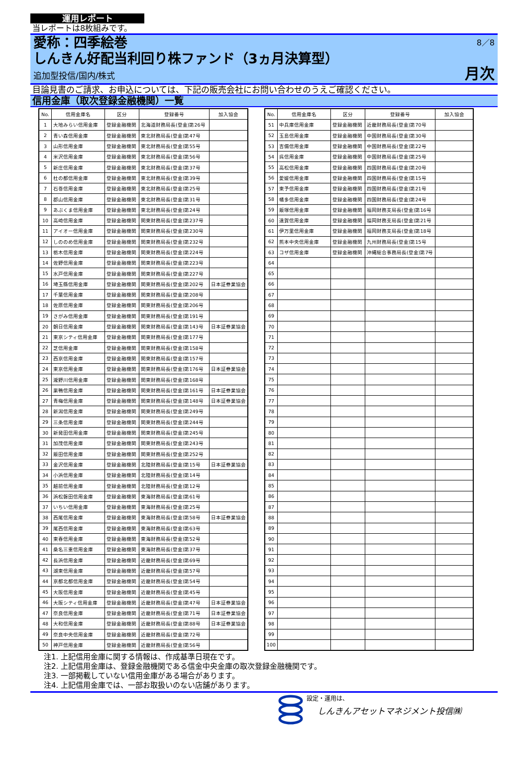運用レポート
当レポートは8枚組みです。
愛称：四季絵巻
しんきん好配当利回り株ファンド（3ヵ月決算型）
追加型投信/国内/株式
8／8
月次
目論見書のご請求、お申込については、下記の販売会社にお問い合わせのうえご確認ください。
信用金庫（取次登録金融機関）一覧
| No. | 信用金庫名 | 区分 | 登録番号 | 加入協会 |
| --- | --- | --- | --- | --- |
| 1 | 大地みらい信用金庫 | 登録金融機関 | 北海道財務局長(登金)第26号 | |
| 2 | 青い森信用金庫 | 登録金融機関 | 東北財務局長(登金)第47号 | |
| 3 | 山形信用金庫 | 登録金融機関 | 東北財務局長(登金)第55号 | |
| 4 | 米沢信用金庫 | 登録金融機関 | 東北財務局長(登金)第56号 | |
| 5 | 新庄信用金庫 | 登録金融機関 | 東北財務局長(登金)第37号 | |
| 6 | 杜の都信用金庫 | 登録金融機関 | 東北財務局長(登金)第39号 | |
| 7 | 石巻信用金庫 | 登録金融機関 | 東北財務局長(登金)第25号 | |
| 8 | 郡山信用金庫 | 登録金融機関 | 東北財務局長(登金)第31号 | |
| 9 | あぶくま信用金庫 | 登録金融機関 | 東北財務局長(登金)第24号 | |
| 10 | 高崎信用金庫 | 登録金融機関 | 関東財務局長(登金)第237号 | |
| 11 | アイオー信用金庫 | 登録金融機関 | 関東財務局長(登金)第230号 | |
| 12 | しののめ信用金庫 | 登録金融機関 | 関東財務局長(登金)第232号 | |
| 13 | 栃木信用金庫 | 登録金融機関 | 関東財務局長(登金)第224号 | |
| 14 | 佐野信用金庫 | 登録金融機関 | 関東財務局長(登金)第223号 | |
| 15 | 水戸信用金庫 | 登録金融機関 | 関東財務局長(登金)第227号 | |
| 16 | 埼玉縣信用金庫 | 登録金融機関 | 関東財務局長(登金)第202号 | 日本証券業協会 |
| 17 | 千葉信用金庫 | 登録金融機関 | 関東財務局長(登金)第208号 | |
| 18 | 佐原信用金庫 | 登録金融機関 | 関東財務局長(登金)第206号 | |
| 19 | さがみ信用金庫 | 登録金融機関 | 関東財務局長(登金)第191号 | |
| 20 | 朝日信用金庫 | 登録金融機関 | 関東財務局長(登金)第143号 | 日本証券業協会 |
| 21 | 東京シティ信用金庫 | 登録金融機関 | 関東財務局長(登金)第177号 | |
| 22 | 芝信用金庫 | 登録金融機関 | 関東財務局長(登金)第158号 | |
| 23 | 西京信用金庫 | 登録金融機関 | 関東財務局長(登金)第157号 | |
| 24 | 東京信用金庫 | 登録金融機関 | 関東財務局長(登金)第176号 | 日本証券業協会 |
| 25 | 瀧野川信用金庫 | 登録金融機関 | 関東財務局長(登金)第168号 | |
| 26 | 巣鴨信用金庫 | 登録金融機関 | 関東財務局長(登金)第161号 | 日本証券業協会 |
| 27 | 青梅信用金庫 | 登録金融機関 | 関東財務局長(登金)第148号 | 日本証券業協会 |
| 28 | 新潟信用金庫 | 登録金融機関 | 関東財務局長(登金)第249号 | |
| 29 | 三条信用金庫 | 登録金融機関 | 関東財務局長(登金)第244号 | |
| 30 | 新発田信用金庫 | 登録金融機関 | 関東財務局長(登金)第245号 | |
| 31 | 加茂信用金庫 | 登録金融機関 | 関東財務局長(登金)第243号 | |
| 32 | 飯田信用金庫 | 登録金融機関 | 関東財務局長(登金)第252号 | |
| 33 | 金沢信用金庫 | 登録金融機関 | 北陸財務局長(登金)第15号 | 日本証券業協会 |
| 34 | 小浜信用金庫 | 登録金融機関 | 北陸財務局長(登金)第14号 | |
| 35 | 越前信用金庫 | 登録金融機関 | 北陸財務局長(登金)第12号 | |
| 36 | 浜松磐田信用金庫 | 登録金融機関 | 東海財務局長(登金)第61号 | |
| 37 | いちい信用金庫 | 登録金融機関 | 東海財務局長(登金)第25号 | |
| 38 | 西尾信用金庫 | 登録金融機関 | 東海財務局長(登金)第58号 | 日本証券業協会 |
| 39 | 尾西信用金庫 | 登録金融機関 | 東海財務局長(登金)第63号 | |
| 40 | 東春信用金庫 | 登録金融機関 | 東海財務局長(登金)第52号 | |
| 41 | 桑名三重信用金庫 | 登録金融機関 | 東海財務局長(登金)第37号 | |
| 42 | 長浜信用金庫 | 登録金融機関 | 近畿財務局長(登金)第69号 | |
| 43 | 湖東信用金庫 | 登録金融機関 | 近畿財務局長(登金)第57号 | |
| 44 | 京都北都信用金庫 | 登録金融機関 | 近畿財務局長(登金)第54号 | |
| 45 | 大阪信用金庫 | 登録金融機関 | 近畿財務局長(登金)第45号 | |
| 46 | 大阪シティ信用金庫 | 登録金融機関 | 近畿財務局長(登金)第47号 | 日本証券業協会 |
| 47 | 奈良信用金庫 | 登録金融機関 | 近畿財務局長(登金)第71号 | 日本証券業協会 |
| 48 | 大和信用金庫 | 登録金融機関 | 近畿財務局長(登金)第88号 | 日本証券業協会 |
| 49 | 奈良中央信用金庫 | 登録金融機関 | 近畿財務局長(登金)第72号 | |
| 50 | 神戸信用金庫 | 登録金融機関 | 近畿財務局長(登金)第56号 | |
| No. | 信用金庫名 | 区分 | 登録番号 | 加入協会 |
| --- | --- | --- | --- | --- |
| 51 | 中兵庫信用金庫 | 登録金融機関 | 近畿財務局長(登金)第70号 | |
| 52 | 玉島信用金庫 | 登録金融機関 | 中国財務局長(登金)第30号 | |
| 53 | 吉備信用金庫 | 登録金融機関 | 中国財務局長(登金)第22号 | |
| 54 | 呉信用金庫 | 登録金融機関 | 中国財務局長(登金)第25号 | |
| 55 | 高松信用金庫 | 登録金融機関 | 四国財務局長(登金)第20号 | |
| 56 | 愛媛信用金庫 | 登録金融機関 | 四国財務局長(登金)第15号 | |
| 57 | 東予信用金庫 | 登録金融機関 | 四国財務局長(登金)第21号 | |
| 58 | 幡多信用金庫 | 登録金融機関 | 四国財務局長(登金)第24号 | |
| 59 | 飯塚信用金庫 | 登録金融機関 | 福岡財務支局長(登金)第16号 | |
| 60 | 遠賀信用金庫 | 登録金融機関 | 福岡財務支局長(登金)第21号 | |
| 61 | 伊万里信用金庫 | 登録金融機関 | 福岡財務支局長(登金)第18号 | |
| 62 | 熊本中央信用金庫 | 登録金融機関 | 九州財務局長(登金)第15号 | |
| 63 | コザ信用金庫 | 登録金融機関 | 沖縄総合事務局長(登金)第7号 | |
| 64 | | | | |
| 65 | | | | |
| 66 | | | | |
| 67 | | | | |
| 68 | | | | |
| 69 | | | | |
| 70 | | | | |
| 71 | | | | |
| 72 | | | | |
| 73 | | | | |
| 74 | | | | |
| 75 | | | | |
| 76 | | | | |
| 77 | | | | |
| 78 | | | | |
| 79 | | | | |
| 80 | | | | |
| 81 | | | | |
| 82 | | | | |
| 83 | | | | |
| 84 | | | | |
| 85 | | | | |
| 86 | | | | |
| 87 | | | | |
| 88 | | | | |
| 89 | | | | |
| 90 | | | | |
| 91 | | | | |
| 92 | | | | |
| 93 | | | | |
| 94 | | | | |
| 95 | | | | |
| 96 | | | | |
| 97 | | | | |
| 98 | | | | |
| 99 | | | | |
| 100 | | | | |
注1. 上記信用金庫に関する情報は、作成基準日現在です。
注2. 上記信用金庫は、登録金融機関である信金中央金庫の取次登録金融機関です。
注3. 一部掲載していない信用金庫がある場合があります。
注4. 上記信用金庫では、一部お取扱いのない店舗があります。
設定・運用は、
しんきんアセットマネジメント投信㈱